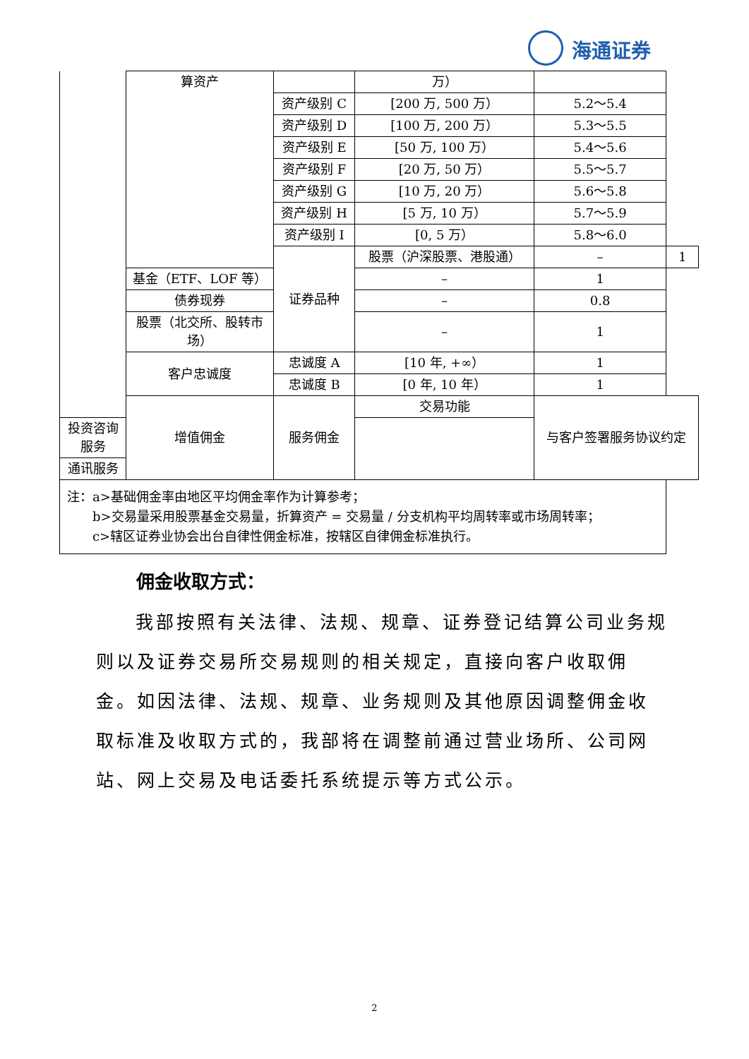海通证券
| | 算资产 | | 万） | | |
| | | 资产级别 C | [200 万, 500 万） | 5.2～5.4 | |
| | | 资产级别 D | [100 万, 200 万） | 5.3～5.5 | |
| | | 资产级别 E | [50 万, 100 万） | 5.4～5.6 | |
| | | 资产级别 F | [20 万, 50 万） | 5.5～5.7 | |
| | | 资产级别 G | [10 万, 20 万） | 5.6～5.8 | |
| | | 资产级别 H | [5 万, 10 万） | 5.7～5.9 | |
| | | 资产级别 I | [0, 5 万） | 5.8～6.0 | |
| | | 证券品种 | 股票（沪深股票、港股通） | – | 1 |
| | 基金（ETF、LOF 等） | | – | 1 | |
| | 债券现券 | | – | 0.8 | |
| | 股票（北交所、股转市场） | | – | 1 | |
| | 客户忠诚度 | 忠诚度 A | [10 年, +∞） | 1 | |
| | | 忠诚度 B | [0 年, 10 年） | 1 | |
| | 增值佣金 | 服务佣金 | 交易功能 | 与客户签署服务协议约定 | |
| 投资咨询服务 | | | | | |
| 通讯服务 | | | | | |
| 注：a>基础佣金率由地区平均佣金率作为计算参考； b>交易量采用股票基金交易量，折算资产 = 交易量 / 分支机构平均周转率或市场周转率； c>辖区证券业协会出台自律性佣金标准，按辖区自律佣金标准执行。 | | | | | |
佣金收取方式：
我部按照有关法律、法规、规章、证券登记结算公司业务规则以及证券交易所交易规则的相关规定，直接向客户收取佣金。如因法律、法规、规章、业务规则及其他原因调整佣金收取标准及收取方式的，我部将在调整前通过营业场所、公司网站、网上交易及电话委托系统提示等方式公示。
2